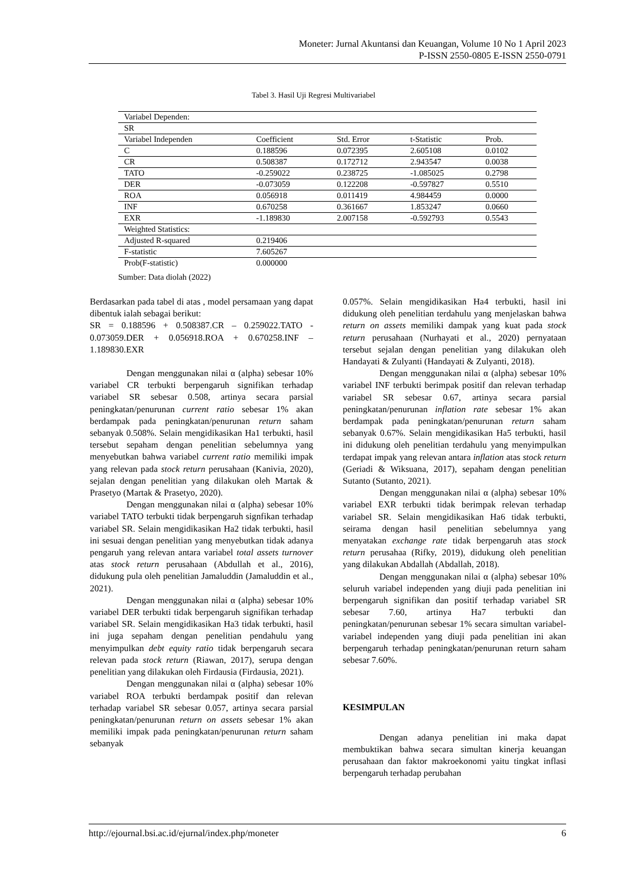Moneter: Jurnal Akuntansi dan Keuangan, Volume 10 No 1 April 2023
P-ISSN 2550-0805 E-ISSN 2550-0791
Tabel 3. Hasil Uji Regresi Multivariabel
| Variabel Dependen: | | | | |
| SR | | | | |
| Variabel Independen | Coefficient | Std. Error | t-Statistic | Prob. |
| C | 0.188596 | 0.072395 | 2.605108 | 0.0102 |
| CR | 0.508387 | 0.172712 | 2.943547 | 0.0038 |
| TATO | -0.259022 | 0.238725 | -1.085025 | 0.2798 |
| DER | -0.073059 | 0.122208 | -0.597827 | 0.5510 |
| ROA | 0.056918 | 0.011419 | 4.984459 | 0.0000 |
| INF | 0.670258 | 0.361667 | 1.853247 | 0.0660 |
| EXR | -1.189830 | 2.007158 | -0.592793 | 0.5543 |
| Weighted Statistics: | | | | |
| Adjusted R-squared | 0.219406 | | | |
| F-statistic | 7.605267 | | | |
| Prob(F-statistic) | 0.000000 | | | |
Sumber: Data diolah (2022)
Berdasarkan pada tabel di atas , model persamaan yang dapat dibentuk ialah sebagai berikut:
SR = 0.188596 + 0.508387.CR – 0.259022.TATO - 0.073059.DER + 0.056918.ROA + 0.670258.INF – 1.189830.EXR
Dengan menggunakan nilai α (alpha) sebesar 10% variabel CR terbukti berpengaruh signifikan terhadap variabel SR sebesar 0.508, artinya secara parsial peningkatan/penurunan current ratio sebesar 1% akan berdampak pada peningkatan/penurunan return saham sebanyak 0.508%. Selain mengidikasikan Ha1 terbukti, hasil tersebut sepaham dengan penelitian sebelumnya yang menyebutkan bahwa variabel current ratio memiliki impak yang relevan pada stock return perusahaan (Kanivia, 2020), sejalan dengan penelitian yang dilakukan oleh Martak & Prasetyo (Martak & Prasetyo, 2020).
Dengan menggunakan nilai α (alpha) sebesar 10% variabel TATO terbukti tidak berpengaruh signfikan terhadap variabel SR. Selain mengidikasikan Ha2 tidak terbukti, hasil ini sesuai dengan penelitian yang menyebutkan tidak adanya pengaruh yang relevan antara variabel total assets turnover atas stock return perusahaan (Abdullah et al., 2016), didukung pula oleh penelitian Jamaluddin (Jamaluddin et al., 2021).
Dengan menggunakan nilai α (alpha) sebesar 10% variabel DER terbukti tidak berpengaruh signifikan terhadap variabel SR. Selain mengidikasikan Ha3 tidak terbukti, hasil ini juga sepaham dengan penelitian pendahulu yang menyimpulkan debt equity ratio tidak berpengaruh secara relevan pada stock return (Riawan, 2017), serupa dengan penelitian yang dilakukan oleh Firdausia (Firdausia, 2021).
Dengan menggunakan nilai α (alpha) sebesar 10% variabel ROA terbukti berdampak positif dan relevan terhadap variabel SR sebesar 0.057, artinya secara parsial peningkatan/penurunan return on assets sebesar 1% akan memiliki impak pada peningkatan/penurunan return saham sebanyak
0.057%. Selain mengidikasikan Ha4 terbukti, hasil ini didukung oleh penelitian terdahulu yang menjelaskan bahwa return on assets memiliki dampak yang kuat pada stock return perusahaan (Nurhayati et al., 2020) pernyataan tersebut sejalan dengan penelitian yang dilakukan oleh Handayati & Zulyanti (Handayati & Zulyanti, 2018).
Dengan menggunakan nilai α (alpha) sebesar 10% variabel INF terbukti berimpak positif dan relevan terhadap variabel SR sebesar 0.67, artinya secara parsial peningkatan/penurunan inflation rate sebesar 1% akan berdampak pada peningkatan/penurunan return saham sebanyak 0.67%. Selain mengidikasikan Ha5 terbukti, hasil ini didukung oleh penelitian terdahulu yang menyimpulkan terdapat impak yang relevan antara inflation atas stock return (Geriadi & Wiksuana, 2017), sepaham dengan penelitian Sutanto (Sutanto, 2021).
Dengan menggunakan nilai α (alpha) sebesar 10% variabel EXR terbukti tidak berimpak relevan terhadap variabel SR. Selain mengidikasikan Ha6 tidak terbukti, seirama dengan hasil penelitian sebelumnya yang menyatakan exchange rate tidak berpengaruh atas stock return perusahaa (Rifky, 2019), didukung oleh penelitian yang dilakukan Abdallah (Abdallah, 2018).
Dengan menggunakan nilai α (alpha) sebesar 10% seluruh variabel independen yang diuji pada penelitian ini berpengaruh signifikan dan positif terhadap variabel SR sebesar 7.60, artinya Ha7 terbukti dan peningkatan/penurunan sebesar 1% secara simultan variabel-variabel independen yang diuji pada penelitian ini akan berpengaruh terhadap peningkatan/penurunan return saham sebesar 7.60%.
KESIMPULAN
Dengan adanya penelitian ini maka dapat membuktikan bahwa secara simultan kinerja keuangan perusahaan dan faktor makroekonomi yaitu tingkat inflasi berpengaruh terhadap perubahan
http://ejournal.bsi.ac.id/ejurnal/index.php/moneter 6